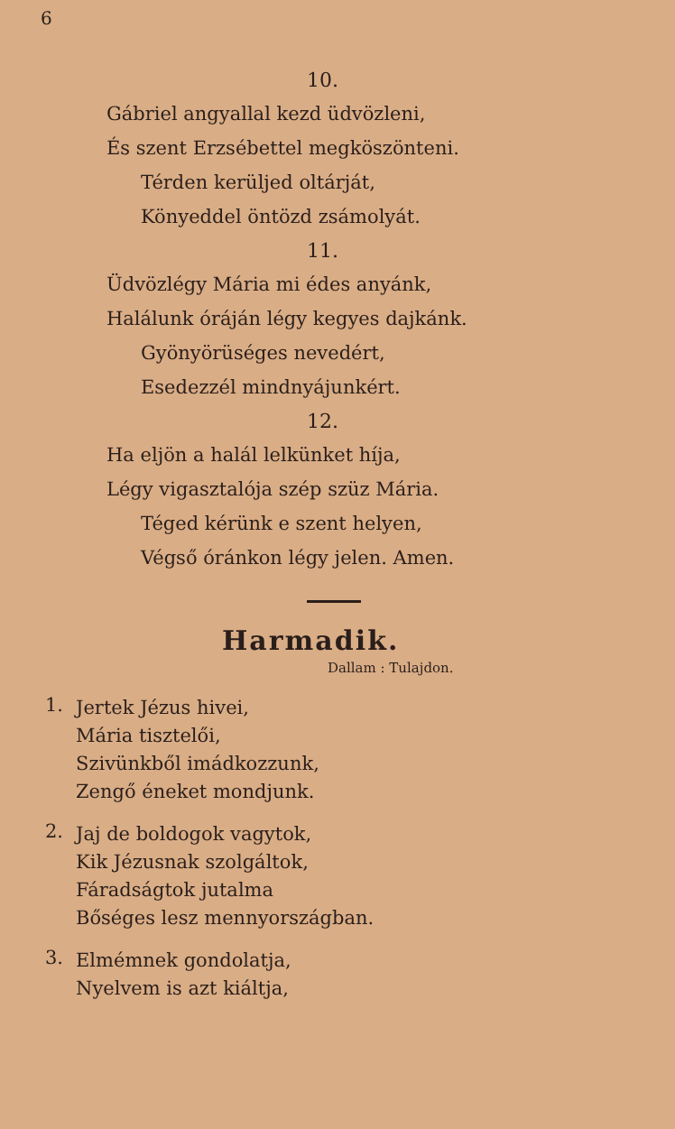6
10.
Gábriel angyallal kezd üdvözleni,
És szent Erzsébettel megköszönteni.
Térden kerüljed oltárját,
Könyeddel öntözd zsámolyát.
11.
Üdvözlégy Mária mi édes anyánk,
Halálunk óráján légy kegyes dajkánk.
Gyönyörüséges nevedért,
Esedezzél mindnyájunkért.
12.
Ha eljön a halál lelkünket híja,
Légy vigasztalója szép szüz Mária.
Téged kérünk e szent helyen,
Végső óránkon légy jelen. Amen.
Harmadik.
Dallam : Tulajdon.
1.
Jertek Jézus hivei,
Mária tisztelői,
Szivünkből imádkozzunk,
Zengő éneket mondjunk.
2.
Jaj de boldogok vagytok,
Kik Jézusnak szolgáltok,
Fáradságtok jutalma
Bőséges lesz mennyországban.
3.
Elmémnek gondolatja,
Nyelvem is azt kiáltja,